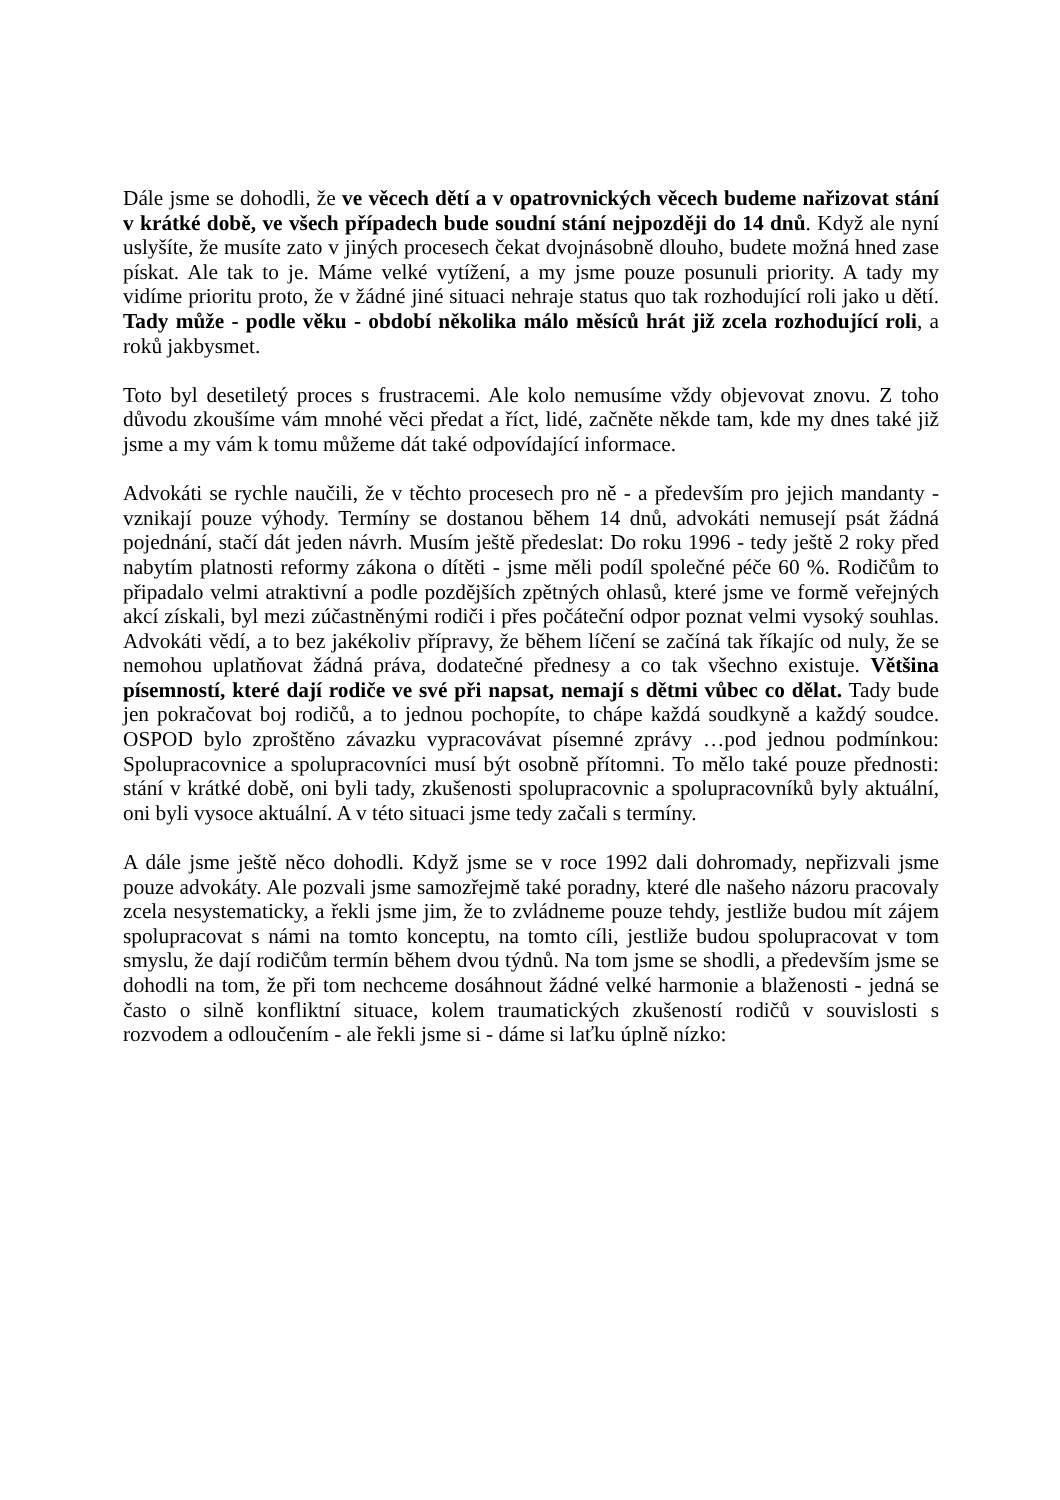Dále jsme se dohodli, že ve věcech dětí a v opatrovnických věcech budeme nařizovat stání v krátké době, ve všech případech bude soudní stání nejpozději do 14 dnů. Když ale nyní uslyšíte, že musíte zato v jiných procesech čekat dvojnásobně dlouho, budete možná hned zase pískat. Ale tak to je. Máme velké vytížení, a my jsme pouze posunuli priority. A tady my vidíme prioritu proto, že v žádné jiné situaci nehraje status quo tak rozhodující roli jako u dětí. Tady může - podle věku - období několika málo měsíců hrát již zcela rozhodující roli, a roků jakbysmet.
Toto byl desetiletý proces s frustracemi. Ale kolo nemusíme vždy objevovat znovu. Z toho důvodu zkoušíme vám mnohé věci předat a říct, lidé, začněte někde tam, kde my dnes také již jsme a my vám k tomu můžeme dát také odpovídající informace.
Advokáti se rychle naučili, že v těchto procesech pro ně - a především pro jejich mandanty - vznikají pouze výhody. Termíny se dostanou během 14 dnů, advokáti nemusejí psát žádná pojednání, stačí dát jeden návrh. Musím ještě předeslat: Do roku 1996 - tedy ještě 2 roky před nabytím platnosti reformy zákona o dítěti - jsme měli podíl společné péče 60 %. Rodičům to připadalo velmi atraktivní a podle pozdějších zpětných ohlasů, které jsme ve formě veřejných akcí získali, byl mezi zúčastněnými rodiči i přes počáteční odpor poznat velmi vysoký souhlas. Advokáti vědí, a to bez jakékoliv přípravy, že během líčení se začíná tak říkajíc od nuly, že se nemohou uplatňovat žádná práva, dodatečné přednesy a co tak všechno existuje. Většina písemností, které dají rodiče ve své při napsat, nemají s dětmi vůbec co dělat. Tady bude jen pokračovat boj rodičů, a to jednou pochopíte, to chápe každá soudkyně a každý soudce. OSPOD bylo zproštěno závazku vypracovávat písemné zprávy …pod jednou podmínkou: Spolupracovnice a spolupracovníci musí být osobně přítomni. To mělo také pouze přednosti: stání v krátké době, oni byli tady, zkušenosti spolupracovnic a spolupracovníků byly aktuální, oni byli vysoce aktuální. A v této situaci jsme tedy začali s termíny.
A dále jsme ještě něco dohodli. Když jsme se v roce 1992 dali dohromady, nepřizvali jsme pouze advokáty. Ale pozvali jsme samozřejmě také poradny, které dle našeho názoru pracovaly zcela nesystematicky, a řekli jsme jim, že to zvládneme pouze tehdy, jestliže budou mít zájem spolupracovat s námi na tomto konceptu, na tomto cíli, jestliže budou spolupracovat v tom smyslu, že dají rodičům termín během dvou týdnů. Na tom jsme se shodli, a především jsme se dohodli na tom, že při tom nechceme dosáhnout žádné velké harmonie a blaženosti - jedná se často o silně konfliktní situace, kolem traumatických zkušeností rodičů v souvislosti s rozvodem a odloučením - ale řekli jsme si - dáme si laťku úplně nízko: